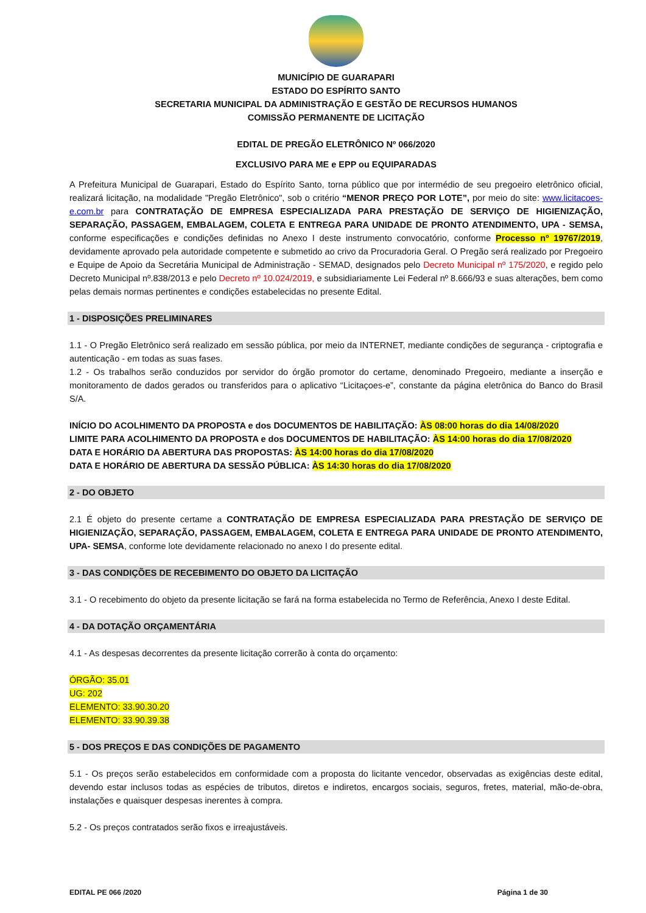MUNICÍPIO DE GUARAPARI
ESTADO DO ESPÍRITO SANTO
SECRETARIA MUNICIPAL DA ADMINISTRAÇÃO E GESTÃO DE RECURSOS HUMANOS
COMISSÃO PERMANENTE DE LICITAÇÃO
EDITAL DE PREGÃO ELETRÔNICO Nº 066/2020
EXCLUSIVO PARA ME e EPP ou EQUIPARADAS
A Prefeitura Municipal de Guarapari, Estado do Espírito Santo, torna público que por intermédio de seu pregoeiro eletrônico oficial, realizará licitação, na modalidade "Pregão Eletrônico", sob o critério “MENOR PREÇO POR LOTE”, por meio do site: www.licitacoes-e.com.br para CONTRATAÇÃO DE EMPRESA ESPECIALIZADA PARA PRESTAÇÃO DE SERVIÇO DE HIGIENIZAÇÃO, SEPARAÇÃO, PASSAGEM, EMBALAGEM, COLETA E ENTREGA PARA UNIDADE DE PRONTO ATENDIMENTO, UPA - SEMSA, conforme especificações e condições definidas no Anexo I deste instrumento convocatório, conforme Processo nº 19767/2019, devidamente aprovado pela autoridade competente e submetido ao crivo da Procuradoria Geral. O Pregão será realizado por Pregoeiro e Equipe de Apoio da Secretária Municipal de Administração - SEMAD, designados pelo Decreto Municipal nº 175/2020, e regido pelo Decreto Municipal nº.838/2013 e pelo Decreto nº 10.024/2019, e subsidiariamente Lei Federal nº 8.666/93 e suas alterações, bem como pelas demais normas pertinentes e condições estabelecidas no presente Edital.
1 - DISPOSIÇÕES PRELIMINARES
1.1 - O Pregão Eletrônico será realizado em sessão pública, por meio da INTERNET, mediante condições de segurança - criptografia e autenticação - em todas as suas fases.
1.2 - Os trabalhos serão conduzidos por servidor do órgão promotor do certame, denominado Pregoeiro, mediante a inserção e monitoramento de dados gerados ou transferidos para o aplicativo “Licitaçoes-e”, constante da página eletrônica do Banco do Brasil S/A.
INÍCIO DO ACOLHIMENTO DA PROPOSTA e dos DOCUMENTOS DE HABILITAÇÃO: ÀS 08:00 horas do dia 14/08/2020
LIMITE PARA ACOLHIMENTO DA PROPOSTA e dos DOCUMENTOS DE HABILITAÇÃO: ÀS 14:00 horas do dia 17/08/2020
DATA E HORÁRIO DA ABERTURA DAS PROPOSTAS: ÀS 14:00 horas do dia 17/08/2020
DATA E HORÁRIO DE ABERTURA DA SESSÃO PÚBLICA: ÀS 14:30 horas do dia 17/08/2020
2 - DO OBJETO
2.1 É objeto do presente certame a CONTRATAÇÃO DE EMPRESA ESPECIALIZADA PARA PRESTAÇÃO DE SERVIÇO DE HIGIENIZAÇÃO, SEPARAÇÃO, PASSAGEM, EMBALAGEM, COLETA E ENTREGA PARA UNIDADE DE PRONTO ATENDIMENTO, UPA- SEMSA, conforme lote devidamente relacionado no anexo I do presente edital.
3 - DAS CONDIÇÕES DE RECEBIMENTO DO OBJETO DA LICITAÇÃO
3.1 - O recebimento do objeto da presente licitação se fará na forma estabelecida no Termo de Referência, Anexo I deste Edital.
4 - DA DOTAÇÃO ORÇAMENTÁRIA
4.1 - As despesas decorrentes da presente licitação correrão à conta do orçamento:
ÓRGÃO: 35.01
UG: 202
ELEMENTO: 33.90.30.20
ELEMENTO: 33.90.39.38
5 - DOS PREÇOS E DAS CONDIÇÕES DE PAGAMENTO
5.1 - Os preços serão estabelecidos em conformidade com a proposta do licitante vencedor, observadas as exigências deste edital, devendo estar inclusos todas as espécies de tributos, diretos e indiretos, encargos sociais, seguros, fretes, material, mão-de-obra, instalações e quaisquer despesas inerentes à compra.
5.2 - Os preços contratados serão fixos e irreajustáveis.
EDITAL PE 066 /2020 Página 1 de 30